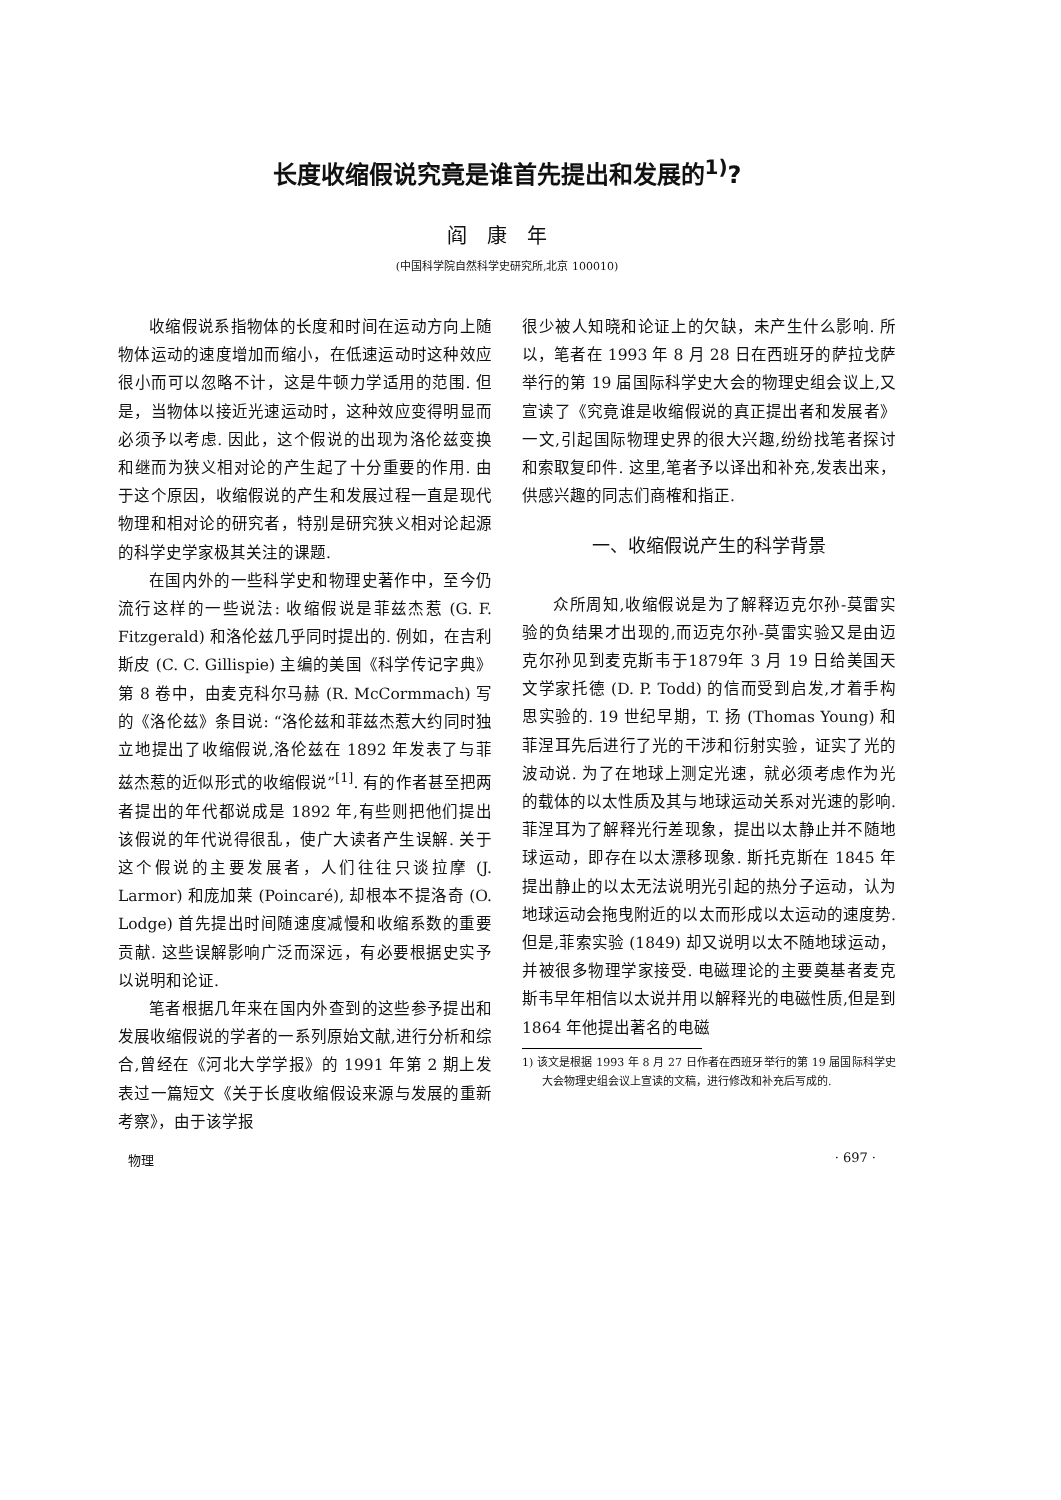长度收缩假说究竟是谁首先提出和发展的<sup>1)</sup>?
阎康年
(中国科学院自然科学史研究所,北京 100010)
收缩假说系指物体的长度和时间在运动方向上随物体运动的速度增加而缩小，在低速运动时这种效应很小而可以忽略不计，这是牛顿力学适用的范围. 但是，当物体以接近光速运动时，这种效应变得明显而必须予以考虑. 因此，这个假说的出现为洛伦兹变换和继而为狭义相对论的产生起了十分重要的作用. 由于这个原因，收缩假说的产生和发展过程一直是现代物理和相对论的研究者，特别是研究狭义相对论起源的科学史学家极其关注的课题.
在国内外的一些科学史和物理史著作中，至今仍流行这样的一些说法: 收缩假说是菲兹杰惹 (G. F. Fitzgerald) 和洛伦兹几乎同时提出的. 例如，在吉利斯皮 (C. C. Gillispie) 主编的美国《科学传记字典》第 8 卷中，由麦克科尔马赫 (R. McCormmach) 写的《洛伦兹》条目说: “洛伦兹和菲兹杰惹大约同时独立地提出了收缩假说,洛伦兹在 1892 年发表了与菲兹杰惹的近似形式的收缩假说”<sup>[1]</sup>. 有的作者甚至把两者提出的年代都说成是 1892 年,有些则把他们提出该假说的年代说得很乱，使广大读者产生误解. 关于这个假说的主要发展者，人们往往只谈拉摩 (J. Larmor) 和庞加莱 (Poincaré), 却根本不提洛奇 (O. Lodge) 首先提出时间随速度减慢和收缩系数的重要贡献. 这些误解影响广泛而深远，有必要根据史实予以说明和论证.
笔者根据几年来在国内外查到的这些参予提出和发展收缩假说的学者的一系列原始文献,进行分析和综合,曾经在《河北大学学报》的 1991 年第 2 期上发表过一篇短文《关于长度收缩假设来源与发展的重新考察》，由于该学报
很少被人知晓和论证上的欠缺，未产生什么影响. 所以，笔者在 1993 年 8 月 28 日在西班牙的萨拉戈萨举行的第 19 届国际科学史大会的物理史组会议上,又宣读了《究竟谁是收缩假说的真正提出者和发展者》一文,引起国际物理史界的很大兴趣,纷纷找笔者探讨和索取复印件. 这里,笔者予以译出和补充,发表出来，供感兴趣的同志们商榷和指正.
一、收缩假说产生的科学背景
众所周知,收缩假说是为了解释迈克尔孙-莫雷实验的负结果才出现的,而迈克尔孙-莫雷实验又是由迈克尔孙见到麦克斯韦于1879年 3 月 19 日给美国天文学家托德 (D. P. Todd) 的信而受到启发,才着手构思实验的. 19 世纪早期，T. 扬 (Thomas Young) 和菲涅耳先后进行了光的干涉和衍射实验，证实了光的波动说. 为了在地球上测定光速，就必须考虑作为光的载体的以太性质及其与地球运动关系对光速的影响. 菲涅耳为了解释光行差现象，提出以太静止并不随地球运动，即存在以太漂移现象. 斯托克斯在 1845 年提出静止的以太无法说明光引起的热分子运动，认为地球运动会拖曳附近的以太而形成以太运动的速度势. 但是,菲索实验 (1849) 却又说明以太不随地球运动，并被很多物理学家接受. 电磁理论的主要奠基者麦克斯韦早年相信以太说并用以解释光的电磁性质,但是到 1864 年他提出著名的电磁
1) 该文是根据 1993 年 8 月 27 日作者在西班牙举行的第 19 届国际科学史大会物理史组会议上宣读的文稿，进行修改和补充后写成的.
物理 · 697 ·